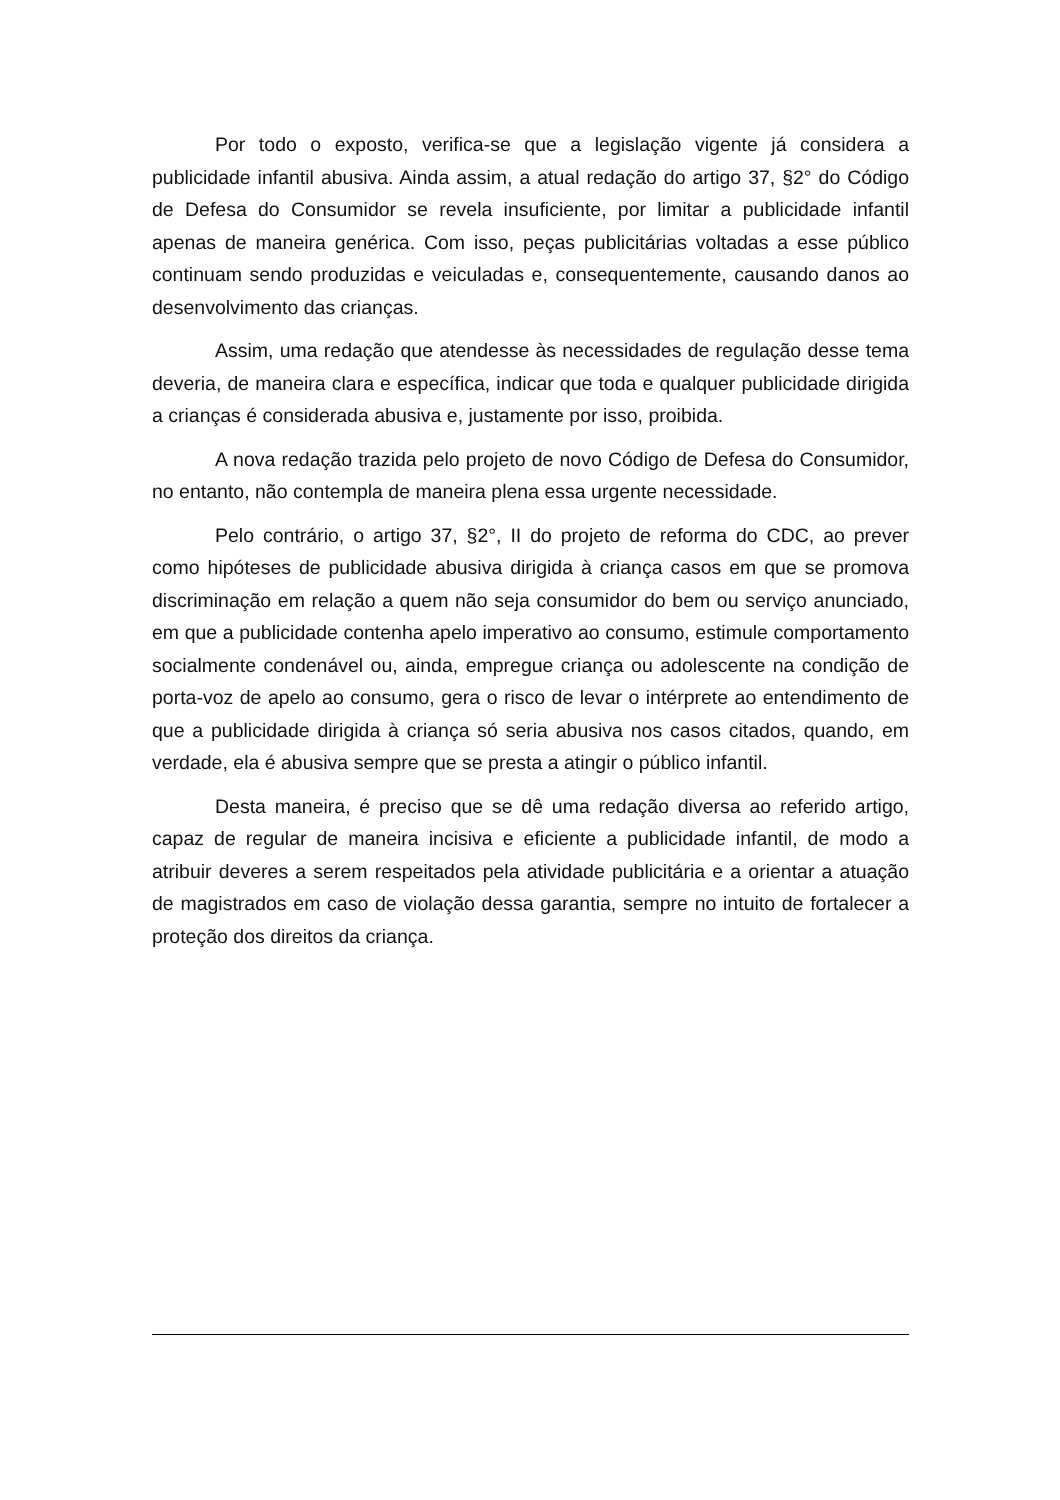Por todo o exposto, verifica-se que a legislação vigente já considera a publicidade infantil abusiva. Ainda assim, a atual redação do artigo 37, §2° do Código de Defesa do Consumidor se revela insuficiente, por limitar a publicidade infantil apenas de maneira genérica. Com isso, peças publicitárias voltadas a esse público continuam sendo produzidas e veiculadas e, consequentemente, causando danos ao desenvolvimento das crianças.
Assim, uma redação que atendesse às necessidades de regulação desse tema deveria, de maneira clara e específica, indicar que toda e qualquer publicidade dirigida a crianças é considerada abusiva e, justamente por isso, proibida.
A nova redação trazida pelo projeto de novo Código de Defesa do Consumidor, no entanto, não contempla de maneira plena essa urgente necessidade.
Pelo contrário, o artigo 37, §2°, II do projeto de reforma do CDC, ao prever como hipóteses de publicidade abusiva dirigida à criança casos em que se promova discriminação em relação a quem não seja consumidor do bem ou serviço anunciado, em que a publicidade contenha apelo imperativo ao consumo, estimule comportamento socialmente condenável ou, ainda, empregue criança ou adolescente na condição de porta-voz de apelo ao consumo, gera o risco de levar o intérprete ao entendimento de que a publicidade dirigida à criança só seria abusiva nos casos citados, quando, em verdade, ela é abusiva sempre que se presta a atingir o público infantil.
Desta maneira, é preciso que se dê uma redação diversa ao referido artigo, capaz de regular de maneira incisiva e eficiente a publicidade infantil, de modo a atribuir deveres a serem respeitados pela atividade publicitária e a orientar a atuação de magistrados em caso de violação dessa garantia, sempre no intuito de fortalecer a proteção dos direitos da criança.